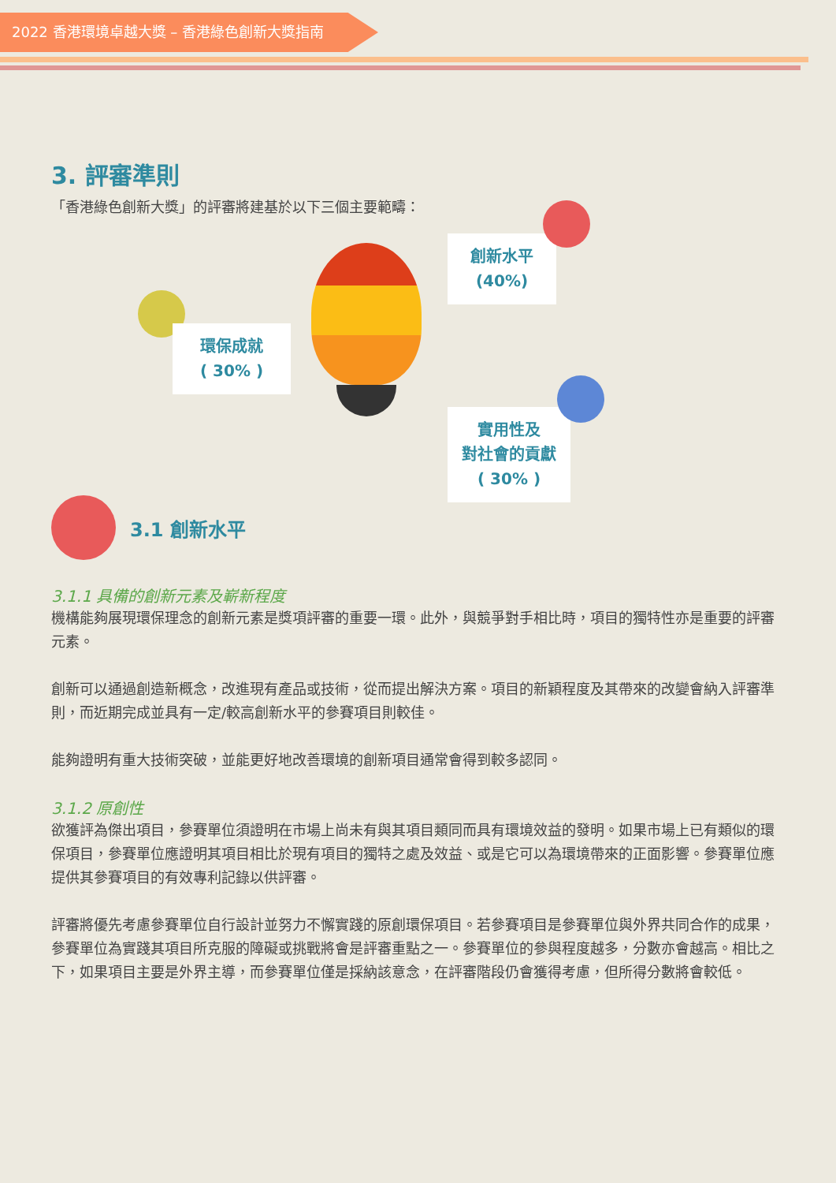2022 香港環境卓越大獎 – 香港綠色創新大獎指南
3. 評審準則
「香港綠色創新大獎」的評審將建基於以下三個主要範疇：
環保成就
( 30% )
創新水平
(40%)
實用性及
對社會的貢獻
( 30% )
3.1 創新水平
3.1.1 具備的創新元素及嶄新程度
機構能夠展現環保理念的創新元素是獎項評審的重要一環。此外，與競爭對手相比時，項目的獨特性亦是重要的評審元素。
創新可以通過創造新概念，改進現有產品或技術，從而提出解決方案。項目的新穎程度及其帶來的改變會納入評審準則，而近期完成並具有一定/較高創新水平的參賽項目則較佳。
能夠證明有重大技術突破，並能更好地改善環境的創新項目通常會得到較多認同。
3.1.2 原創性
欲獲評為傑出項目，參賽單位須證明在市場上尚未有與其項目類同而具有環境效益的發明。如果市場上已有類似的環保項目，參賽單位應證明其項目相比於現有項目的獨特之處及效益、或是它可以為環境帶來的正面影響。參賽單位應提供其參賽項目的有效專利記錄以供評審。
評審將優先考慮參賽單位自行設計並努力不懈實踐的原創環保項目。若參賽項目是參賽單位與外界共同合作的成果，參賽單位為實踐其項目所克服的障礙或挑戰將會是評審重點之一。參賽單位的參與程度越多，分數亦會越高。相比之下，如果項目主要是外界主導，而參賽單位僅是採納該意念，在評審階段仍會獲得考慮，但所得分數將會較低。